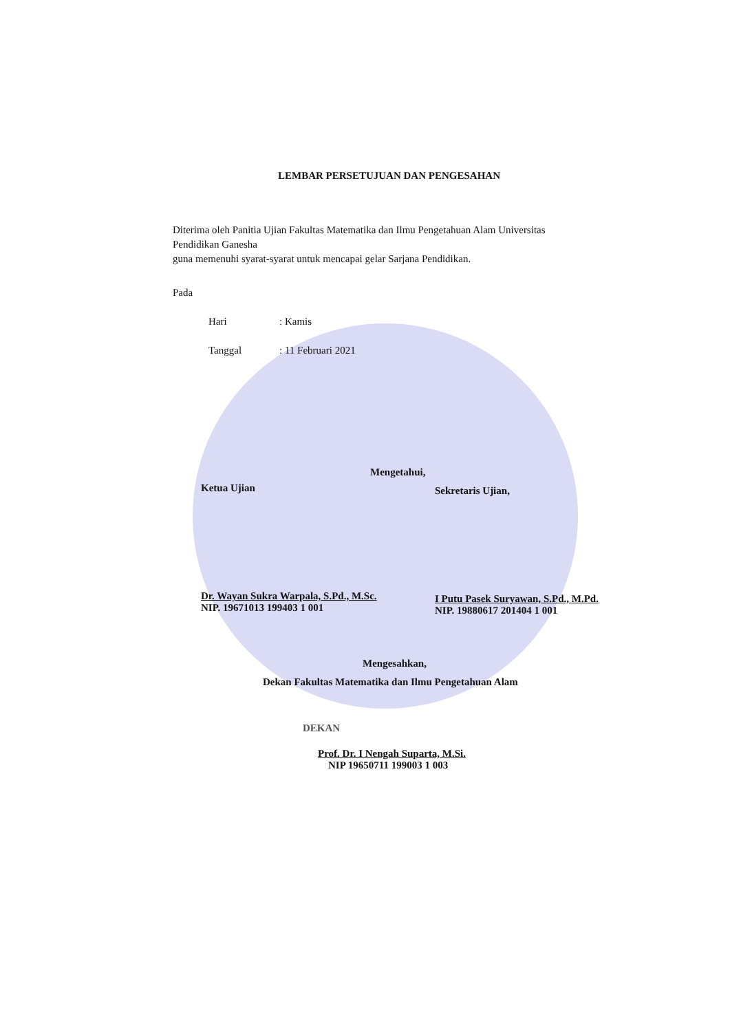LEMBAR PERSETUJUAN DAN PENGESAHAN
Diterima oleh Panitia Ujian Fakultas Matematika dan Ilmu Pengetahuan Alam Universitas
Pendidikan Ganesha
guna memenuhi syarat-syarat untuk mencapai gelar Sarjana Pendidikan.
Pada
Hari: Kamis
Tanggal: 11 Februari 2021
Mengetahui,
Ketua Ujian
Dr. Wayan Sukra Warpala, S.Pd., M.Sc.
NIP. 19671013 199403 1 001
Sekretaris Ujian,
I Putu Pasek Suryawan, S.Pd., M.Pd.
NIP. 19880617 201404 1 001
Mengesahkan,
Dekan Fakultas Matematika dan Ilmu Pengetahuan Alam
DEKAN
Prof. Dr. I Nengah Suparta, M.Si.
NIP 19650711 199003 1 003